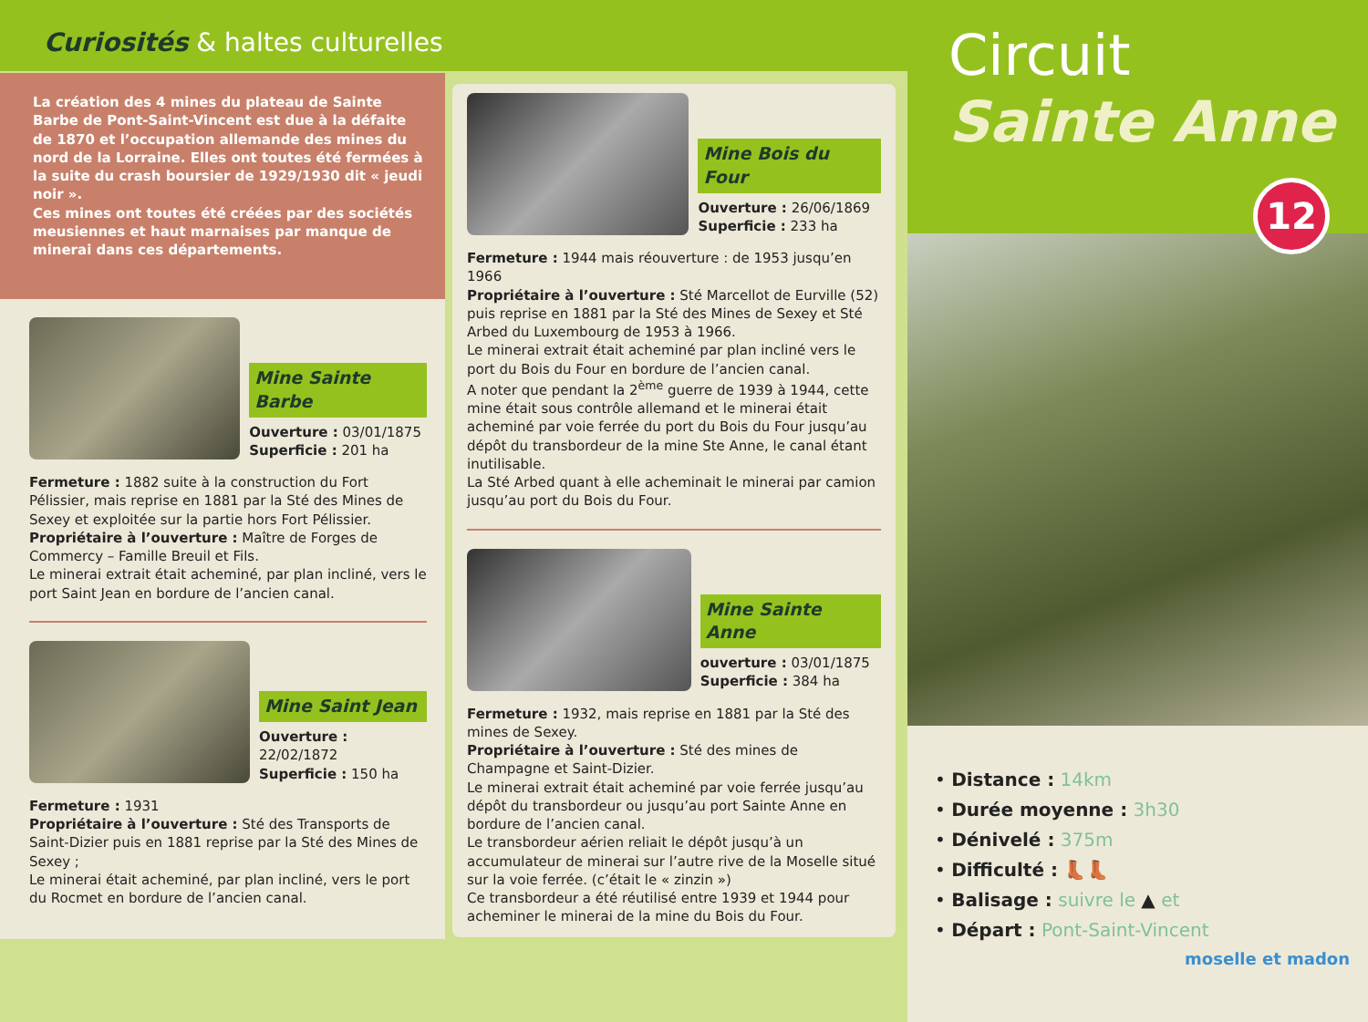Curiosités & haltes culturelles
La création des 4 mines du plateau de Sainte Barbe de Pont-Saint-Vincent est due à la défaite de 1870 et l’occupation allemande des mines du nord de la Lorraine. Elles ont toutes été fermées à la suite du crash boursier de 1929/1930 dit « jeudi noir ».
Ces mines ont toutes été créées par des sociétés meusiennes et haut marnaises par manque de minerai dans ces départements.
Mine Sainte Barbe
Ouverture : 03/01/1875
Superficie : 201 ha
Fermeture : 1882 suite à la construction du Fort Pélissier, mais reprise en 1881 par la Sté des Mines de Sexey et exploitée sur la partie hors Fort Pélissier.
Propriétaire à l’ouverture : Maître de Forges de Commercy – Famille Breuil et Fils.
Le minerai extrait était acheminé, par plan incliné, vers le port Saint Jean en bordure de l’ancien canal.
Mine Saint Jean
Ouverture : 22/02/1872
Superficie : 150 ha
Fermeture : 1931
Propriétaire à l’ouverture : Sté des Transports de Saint-Dizier puis en 1881 reprise par la Sté des Mines de Sexey ;
Le minerai était acheminé, par plan incliné, vers le port du Rocmet en bordure de l’ancien canal.
Mine Bois du Four
Ouverture : 26/06/1869
Superficie : 233 ha
Fermeture : 1944 mais réouverture : de 1953 jusqu’en 1966
Propriétaire à l’ouverture : Sté Marcellot de Eurville (52) puis reprise en 1881 par la Sté des Mines de Sexey et Sté Arbed du Luxembourg de 1953 à 1966.
Le minerai extrait était acheminé par plan incliné vers le port du Bois du Four en bordure de l’ancien canal.
A noter que pendant la 2<sup>ème</sup> guerre de 1939 à 1944, cette mine était sous contrôle allemand et le minerai était acheminé par voie ferrée du port du Bois du Four jusqu’au dépôt du transbordeur de la mine Ste Anne, le canal étant inutilisable.
La Sté Arbed quant à elle acheminait le minerai par camion jusqu’au port du Bois du Four.
Mine Sainte Anne
ouverture : 03/01/1875
Superficie : 384 ha
Fermeture : 1932, mais reprise en 1881 par la Sté des mines de Sexey.
Propriétaire à l’ouverture : Sté des mines de Champagne et Saint-Dizier.
Le minerai extrait était acheminé par voie ferrée jusqu’au dépôt du transbordeur ou jusqu’au port Sainte Anne en bordure de l’ancien canal.
Le transbordeur aérien reliait le dépôt jusqu’à un accumulateur de minerai sur l’autre rive de la Moselle situé sur la voie ferrée. (c’était le « zinzin »)
Ce transbordeur a été réutilisé entre 1939 et 1944 pour acheminer le minerai de la mine du Bois du Four.
Circuit
Sainte Anne
12
• Distance : 14km
• Durée moyenne : 3h30
• Dénivelé : 375m
• Difficulté : 👢👢
• Balisage : suivre le ▲ et
• Départ : Pont-Saint-Vincent
moselle et madon